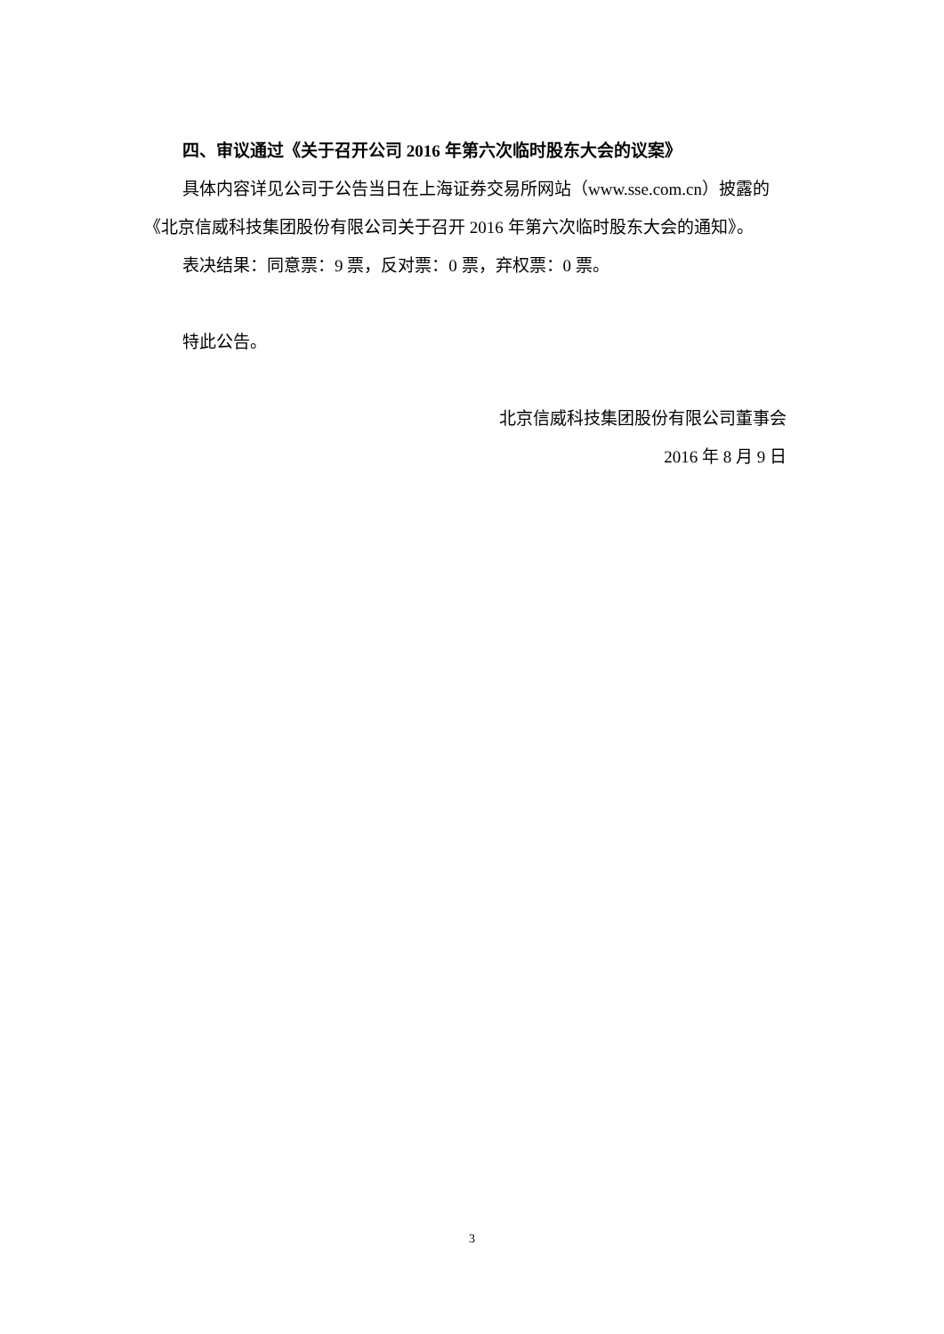四、审议通过《关于召开公司 2016 年第六次临时股东大会的议案》
具体内容详见公司于公告当日在上海证券交易所网站（www.sse.com.cn）披露的《北京信威科技集团股份有限公司关于召开 2016 年第六次临时股东大会的通知》。
表决结果：同意票：9 票，反对票：0 票，弃权票：0 票。
特此公告。
北京信威科技集团股份有限公司董事会
2016 年 8 月 9 日
3